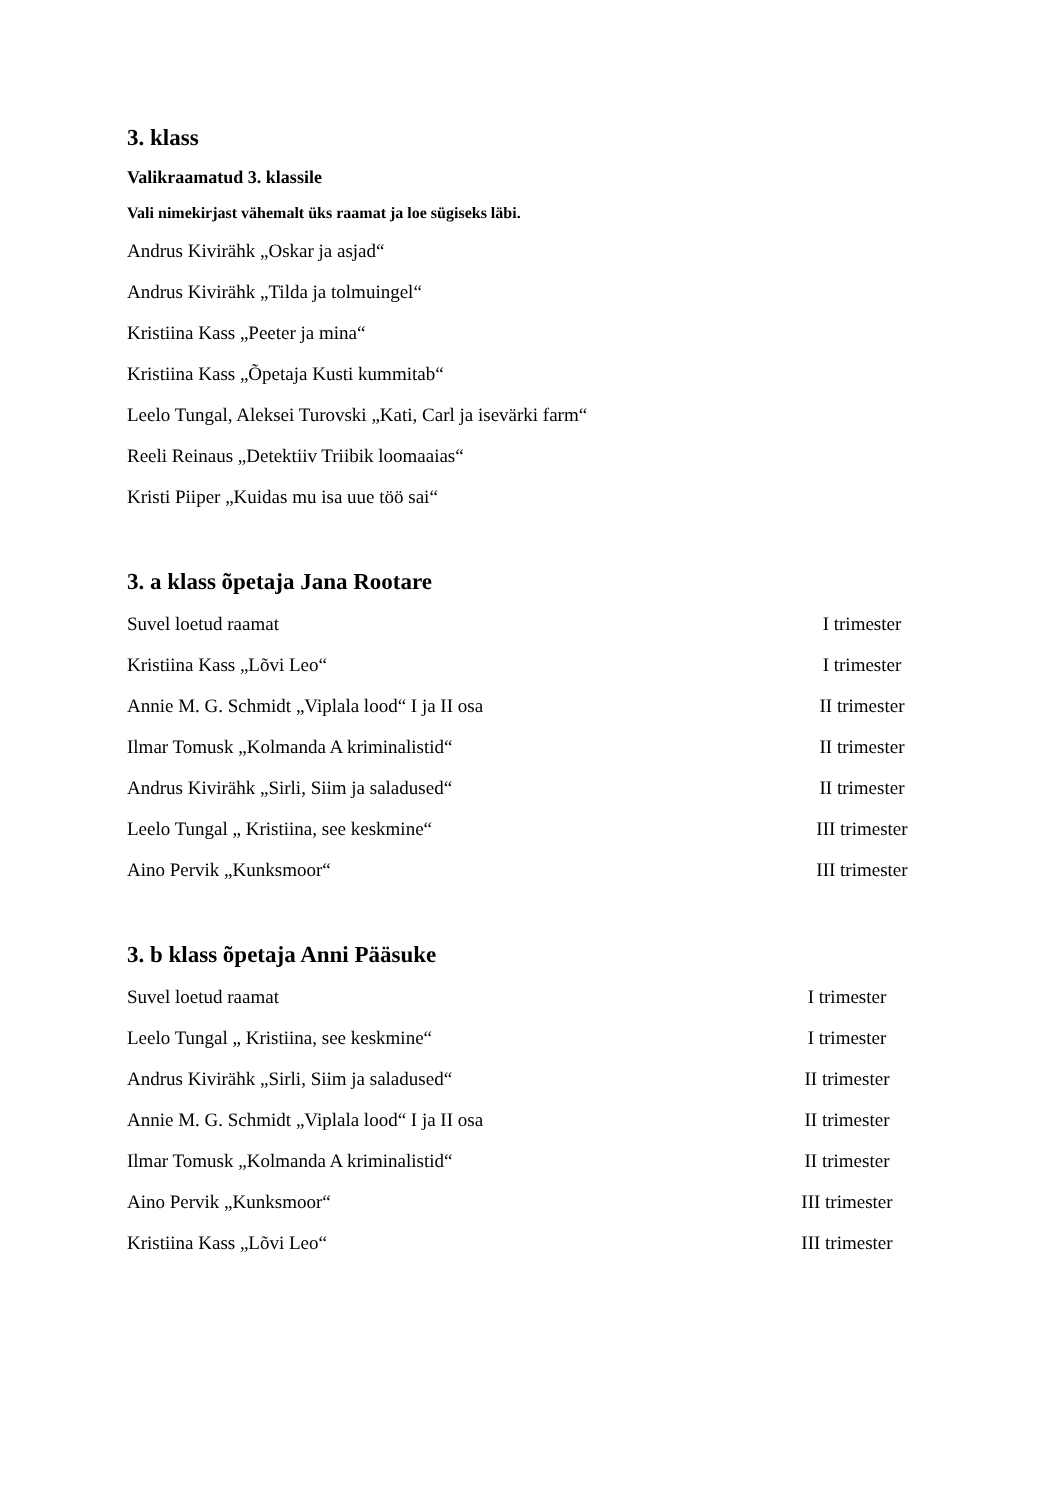3. klass
Valikraamatud 3. klassile
Vali nimekirjast vähemalt üks raamat ja loe sügiseks läbi.
Andrus Kivirähk „Oskar ja asjad“
Andrus Kivirähk „Tilda ja tolmuingel“
Kristiina Kass „Peeter ja mina“
Kristiina Kass „Õpetaja Kusti kummitab“
Leelo Tungal, Aleksei Turovski „Kati, Carl ja isevärki farm“
Reeli Reinaus „Detektiiv Triibik loomaaias“
Kristi Piiper „Kuidas mu isa uue töö sai“
3. a klass õpetaja Jana Rootare
Suvel loetud raamat I trimester
Kristiina Kass „Lõvi Leo“ I trimester
Annie M. G. Schmidt „Viplala lood“ I ja II osa II trimester
Ilmar Tomusk „Kolmanda A kriminalistid“ II trimester
Andrus Kivirähk „Sirli, Siim ja saladused“ II trimester
Leelo Tungal „ Kristiina, see keskmine“ III trimester
Aino Pervik „Kunksmoor“ III trimester
3. b klass õpetaja Anni Pääsuke
Suvel loetud raamat I trimester
Leelo Tungal „ Kristiina, see keskmine“ I trimester
Andrus Kivirähk „Sirli, Siim ja saladused“ II trimester
Annie M. G. Schmidt „Viplala lood“ I ja II osa II trimester
Ilmar Tomusk „Kolmanda A kriminalistid“ II trimester
Aino Pervik „Kunksmoor“ III trimester
Kristiina Kass „Lõvi Leo“ III trimester